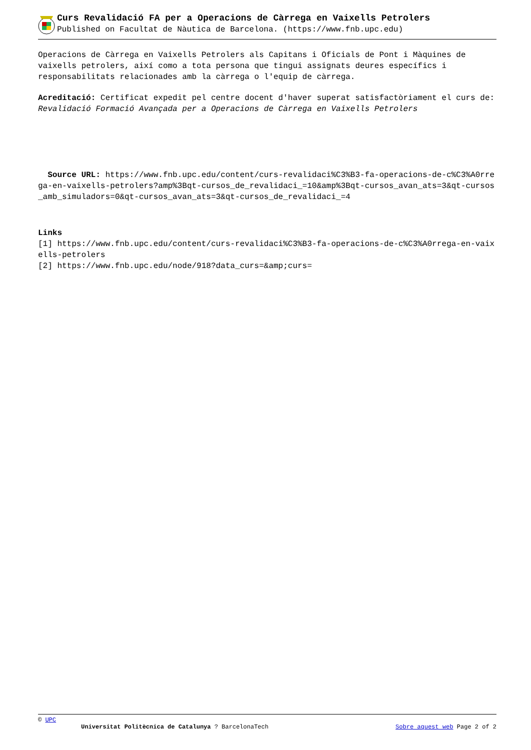Curs Revalidació FA per a Operacions de Càrrega en Vaixells Petrolers
Published on Facultat de Nàutica de Barcelona. (https://www.fnb.upc.edu)
Operacions de Càrrega en Vaixells Petrolers als Capitans i Oficials de Pont i Màquines de vaixells petrolers, així como a tota persona que tingui assignats deures específics i responsabilitats relacionades amb la càrrega o l'equip de càrrega.
Acreditació: Certificat expedit pel centre docent d'haver superat satisfactòriament el curs de: Revalidació Formació Avançada per a Operacions de Càrrega en Vaixells Petrolers
Source URL: https://www.fnb.upc.edu/content/curs-revalidaci%C3%B3-fa-operacions-de-c%C3%A0rrega-en-vaixells-petrolers?amp%3Bqt-cursos_de_revalidaci_=10&amp%3Bqt-cursos_avan_ats=3&qt-cursos_amb_simuladors=0&qt-cursos_avan_ats=3&qt-cursos_de_revalidaci_=4
Links
[1] https://www.fnb.upc.edu/content/curs-revalidaci%C3%B3-fa-operacions-de-c%C3%A0rrega-en-vaixells-petrolers
[2] https://www.fnb.upc.edu/node/918?data_curs=&amp;curs=
© UPC
Universitat Politècnica de Catalunya ? BarcelonaTech Sobre aquest web Page 2 of 2